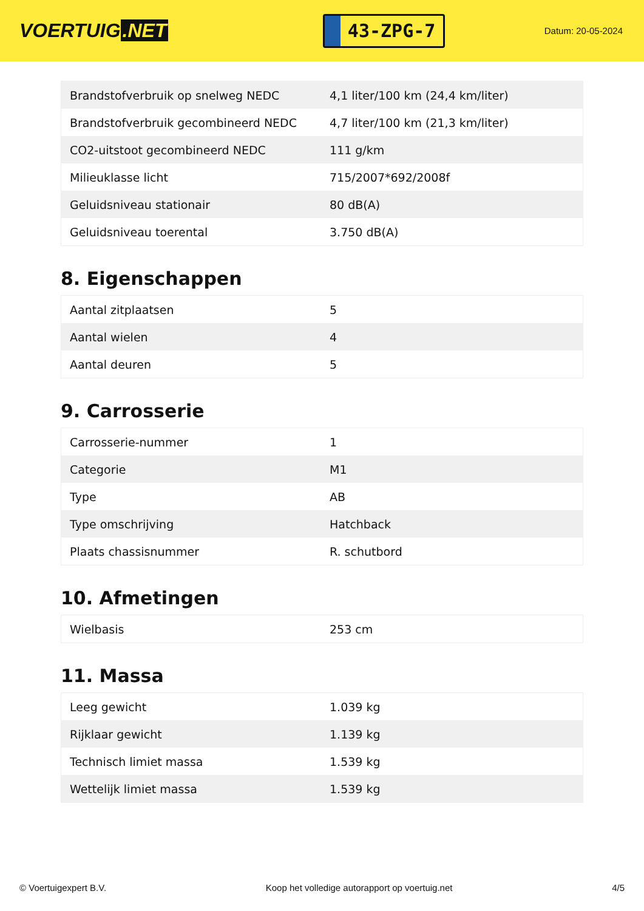VOERTUIG.NET
43-ZPG-7
Datum: 20-05-2024
| Brandstofverbruik op snelweg NEDC | 4,1 liter/100 km (24,4 km/liter) |
| Brandstofverbruik gecombineerd NEDC | 4,7 liter/100 km (21,3 km/liter) |
| CO2-uitstoot gecombineerd NEDC | 111 g/km |
| Milieuklasse licht | 715/2007*692/2008f |
| Geluidsniveau stationair | 80 dB(A) |
| Geluidsniveau toerental | 3.750 dB(A) |
8. Eigenschappen
| Aantal zitplaatsen | 5 |
| Aantal wielen | 4 |
| Aantal deuren | 5 |
9. Carrosserie
| Carrosserie-nummer | 1 |
| Categorie | M1 |
| Type | AB |
| Type omschrijving | Hatchback |
| Plaats chassisnummer | R. schutbord |
10. Afmetingen
| Wielbasis | 253 cm |
11. Massa
| Leeg gewicht | 1.039 kg |
| Rijklaar gewicht | 1.139 kg |
| Technisch limiet massa | 1.539 kg |
| Wettelijk limiet massa | 1.539 kg |
© Voertuigexpert B.V. Koop het volledige autorapport op voertuig.net 4/5